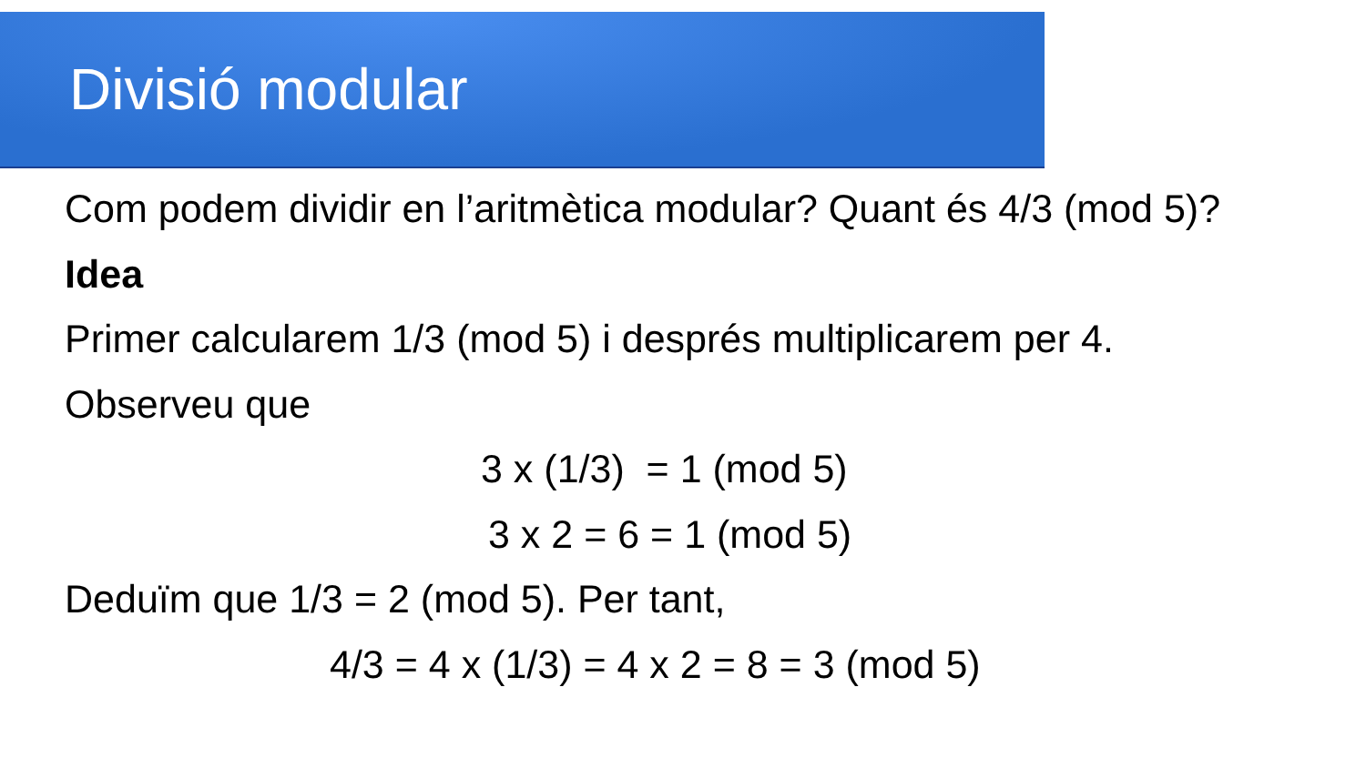Divisió modular
Com podem dividir en l’aritmètica modular? Quant és 4/3 (mod 5)?
Idea
Primer calcularem 1/3 (mod 5) i després multiplicarem per 4.
Observeu que
3 x (1/3) = 1 (mod 5)
3 x 2 = 6 = 1 (mod 5)
Deduïm que 1/3 = 2 (mod 5). Per tant,
4/3 = 4 x (1/3) = 4 x 2 = 8 = 3 (mod 5)